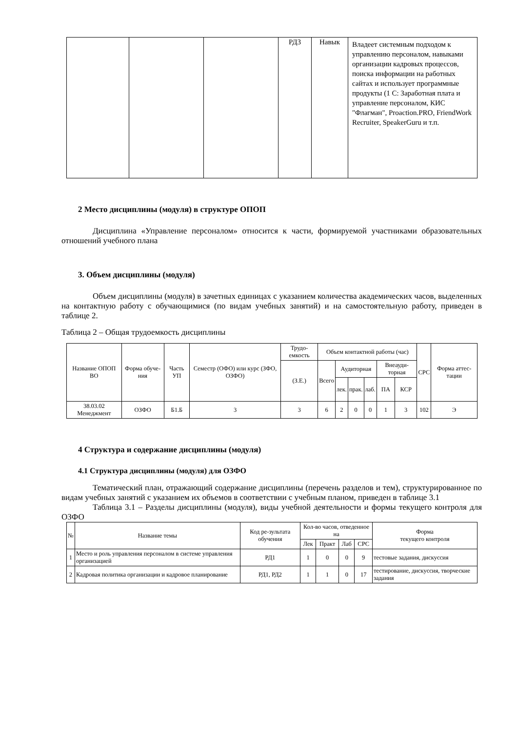| | | | РД3 | Навык | Владеет системным подходом к управлению персоналом, навыками организации кадровых процессов, поиска информации на работных сайтах и использует программные продукты (1 С: Заработная плата и управление персоналом, КИС "Флагман", Proaction.PRO, FriendWork Recruiter, SpeakerGuru и т.п. |
2 Место дисциплины (модуля) в структуре ОПОП
Дисциплина «Управление персоналом» относится к части, формируемой участниками образовательных отношений учебного плана
3. Объем дисциплины (модуля)
Объем дисциплины (модуля) в зачетных единицах с указанием количества академических часов, выделенных на контактную работу с обучающимися (по видам учебных занятий) и на самостоятельную работу, приведен в таблице 2.
Таблица 2 – Общая трудоемкость дисциплины
| Название ОПОП ВО | Форма обуче-ния | Часть УП | Семестр (ОФО) или курс (ЗФО, ОЗФО) | Трудо-емкость | Объем контактной работы (час) | | | | | | СРС | Форма аттес-тации |
| --- | --- | --- | --- | --- | --- | --- | --- | --- | --- | --- | --- | --- |
| | | | | (З.Е.) | Всего | Аудиторная | | | Внеауди-торная | | | |
| | | | | | | лек. | прак. | лаб. | ПА | КСР | | |
| 38.03.02 Менеджмент | ОЗФО | Б1.Б | 3 | 3 | 6 | 2 | 0 | 0 | 1 | 3 | 102 | Э |
4 Структура и содержание дисциплины (модуля)
4.1 Структура дисциплины (модуля) для ОЗФО
Тематический план, отражающий содержание дисциплины (перечень разделов и тем), структурированное по видам учебных занятий с указанием их объемов в соответствии с учебным планом, приведен в таблице 3.1
Таблица 3.1 – Разделы дисциплины (модуля), виды учебной деятельности и формы текущего контроля для ОЗФО
| № | Название темы | Код ре-зультата обучения | Кол-во часов, отведенное на | | | | Форма текущего контроля |
| --- | --- | --- | --- | --- | --- | --- | --- |
| | | | Лек | Практ | Лаб | СРС | |
| 1 | Место и роль управления персоналом в системе управления организацией | РД1 | 1 | 0 | 0 | 9 | тестовые задания, дискуссия |
| 2 | Кадровая политика организации и кадровое планирование | РД1, РД2 | 1 | 1 | 0 | 17 | тестирование, дискуссия, творческие задания |